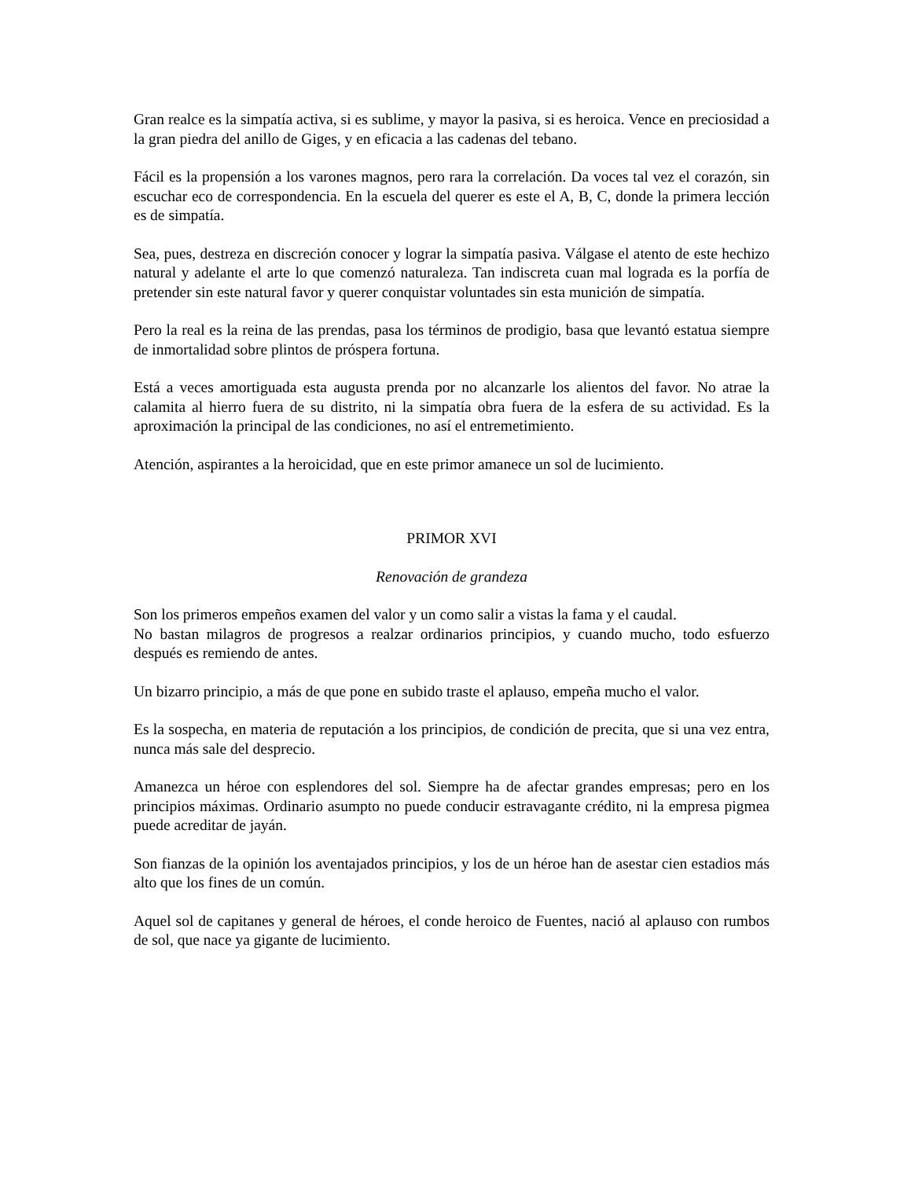Gran realce es la simpatía activa, si es sublime, y mayor la pasiva, si es heroica. Vence en preciosidad a la gran piedra del anillo de Giges, y en eficacia a las cadenas del tebano.
Fácil es la propensión a los varones magnos, pero rara la correlación. Da voces tal vez el corazón, sin escuchar eco de correspondencia. En la escuela del querer es este el A, B, C, donde la primera lección es de simpatía.
Sea, pues, destreza en discreción conocer y lograr la simpatía pasiva. Válgase el atento de este hechizo natural y adelante el arte lo que comenzó naturaleza. Tan indiscreta cuan mal lograda es la porfía de pretender sin este natural favor y querer conquistar voluntades sin esta munición de simpatía.
Pero la real es la reina de las prendas, pasa los términos de prodigio, basa que levantó estatua siempre de inmortalidad sobre plintos de próspera fortuna.
Está a veces amortiguada esta augusta prenda por no alcanzarle los alientos del favor. No atrae la calamita al hierro fuera de su distrito, ni la simpatía obra fuera de la esfera de su actividad. Es la aproximación la principal de las condiciones, no así el entremetimiento.
Atención, aspirantes a la heroicidad, que en este primor amanece un sol de lucimiento.
PRIMOR XVI
Renovación de grandeza
Son los primeros empeños examen del valor y un como salir a vistas la fama y el caudal.
No bastan milagros de progresos a realzar ordinarios principios, y cuando mucho, todo esfuerzo después es remiendo de antes.
Un bizarro principio, a más de que pone en subido traste el aplauso, empeña mucho el valor.
Es la sospecha, en materia de reputación a los principios, de condición de precita, que si una vez entra, nunca más sale del desprecio.
Amanezca un héroe con esplendores del sol. Siempre ha de afectar grandes empresas; pero en los principios máximas. Ordinario asumpto no puede conducir estravagante crédito, ni la empresa pigmea puede acreditar de jayán.
Son fianzas de la opinión los aventajados principios, y los de un héroe han de asestar cien estadios más alto que los fines de un común.
Aquel sol de capitanes y general de héroes, el conde heroico de Fuentes, nació al aplauso con rumbos de sol, que nace ya gigante de lucimiento.